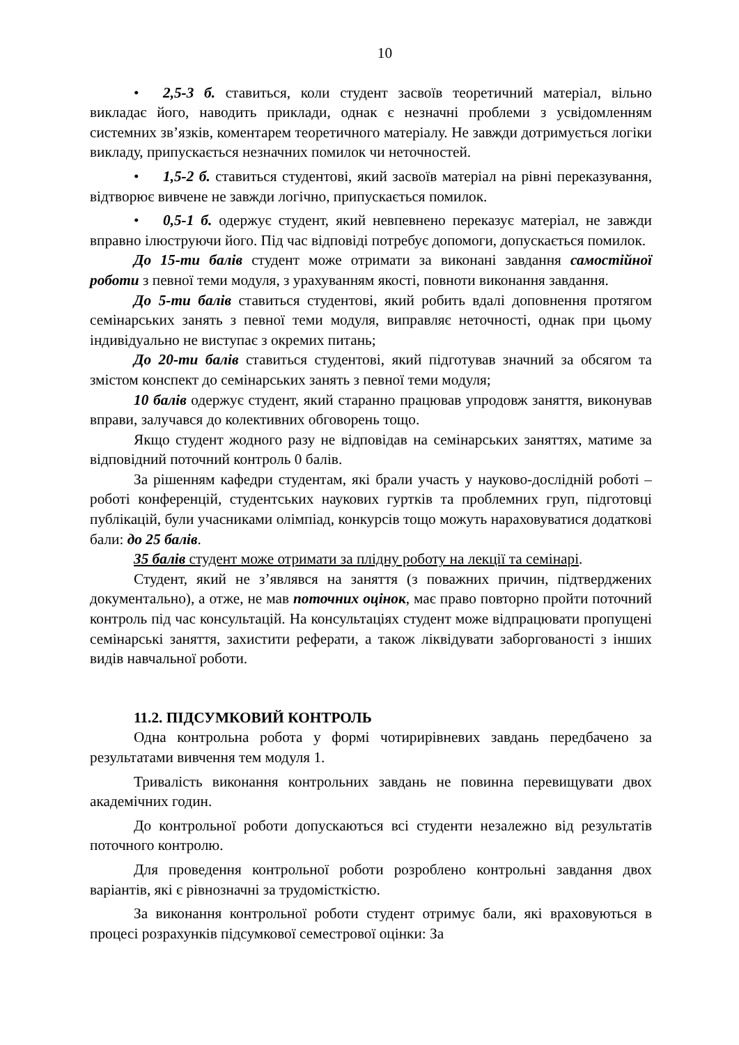10
• 2,5-3 б. ставиться, коли студент засвоїв теоретичний матеріал, вільно викладає його, наводить приклади, однак є незначні проблеми з усвідомленням системних зв’язків, коментарем теоретичного матеріалу. Не завжди дотримується логіки викладу, припускається незначних помилок чи неточностей.
• 1,5-2 б. ставиться студентові, який засвоїв матеріал на рівні переказування, відтворює вивчене не завжди логічно, припускається помилок.
• 0,5-1 б. одержує студент, який невпевнено переказує матеріал, не завжди вправно ілюструючи його. Під час відповіді потребує допомоги, допускається помилок.
До 15-ти балів студент може отримати за виконані завдання самостійної роботи з певної теми модуля, з урахуванням якості, повноти виконання завдання.
До 5-ти балів ставиться студентові, який робить вдалі доповнення протягом семінарських занять з певної теми модуля, виправляє неточності, однак при цьому індивідуально не виступає з окремих питань;
До 20-ти балів ставиться студентові, який підготував значний за обсягом та змістом конспект до семінарських занять з певної теми модуля;
10 балів одержує студент, який старанно працював упродовж заняття, виконував вправи, залучався до колективних обговорень тощо.
Якщо студент жодного разу не відповідав на семінарських заняттях, матиме за відповідний поточний контроль 0 балів.
За рішенням кафедри студентам, які брали участь у науково-дослідній роботі – роботі конференцій, студентських наукових гуртків та проблемних груп, підготовці публікацій, були учасниками олімпіад, конкурсів тощо можуть нараховуватися додаткові бали: до 25 балів.
35 балів студент може отримати за плідну роботу на лекції та семінарі.
Студент, який не з’являвся на заняття (з поважних причин, підтверджених документально), а отже, не мав поточних оцінок, має право повторно пройти поточний контроль під час консультацій. На консультаціях студент може відпрацювати пропущені семінарські заняття, захистити реферати, а також ліквідувати заборгованості з інших видів навчальної роботи.
11.2. ПІДСУМКОВИЙ КОНТРОЛЬ
Одна контрольна робота у формі чотирирівневих завдань передбачено за результатами вивчення тем модуля 1.
Тривалість виконання контрольних завдань не повинна перевищувати двох академічних годин.
До контрольної роботи допускаються всі студенти незалежно від результатів поточного контролю.
Для проведення контрольної роботи розроблено контрольні завдання двох варіантів, які є рівнозначні за трудомісткістю.
За виконання контрольної роботи студент отримує бали, які враховуються в процесі розрахунків підсумкової семестрової оцінки: За